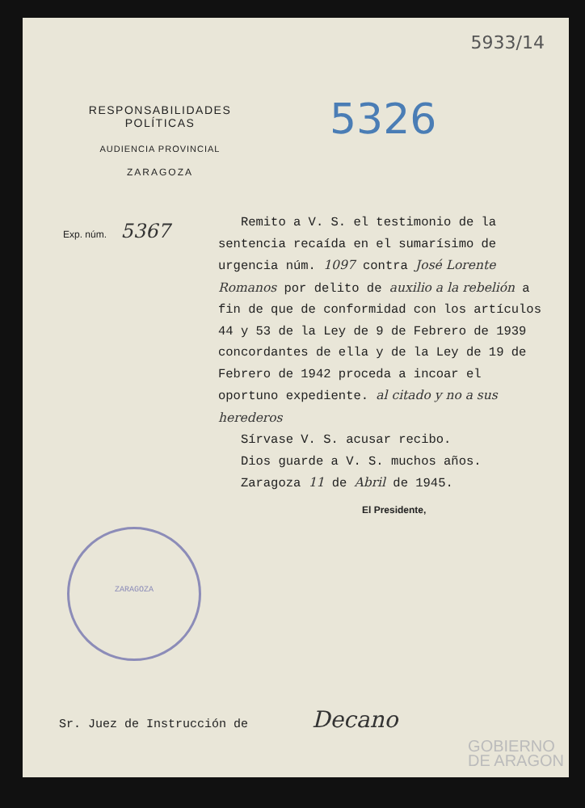5933/14
RESPONSABILIDADES POLÍTICAS
AUDIENCIA PROVINCIAL
ZARAGOZA
5326
Exp. núm. 5367
Remito a V. S. el testimonio de la sentencia recaída en el sumarísimo de urgencia núm. 1097 contra José Lorente Romanos por delito de auxilio a la rebelión a fin de que de conformidad con los artículos 44 y 53 de la Ley de 9 de Febrero de 1939 concordantes de ella y de la Ley de 19 de Febrero de 1942 proceda a incoar el oportuno expediente. al citado y no a sus herederos
Sírvase V. S. acusar recibo.
Dios guarde a V. S. muchos años.
Zaragoza 11 de Abril de 1945.
El Presidente,
ZARAGOZA
Sr. Juez de Instrucción de Decano
GOBIERNO
DE ARAGON